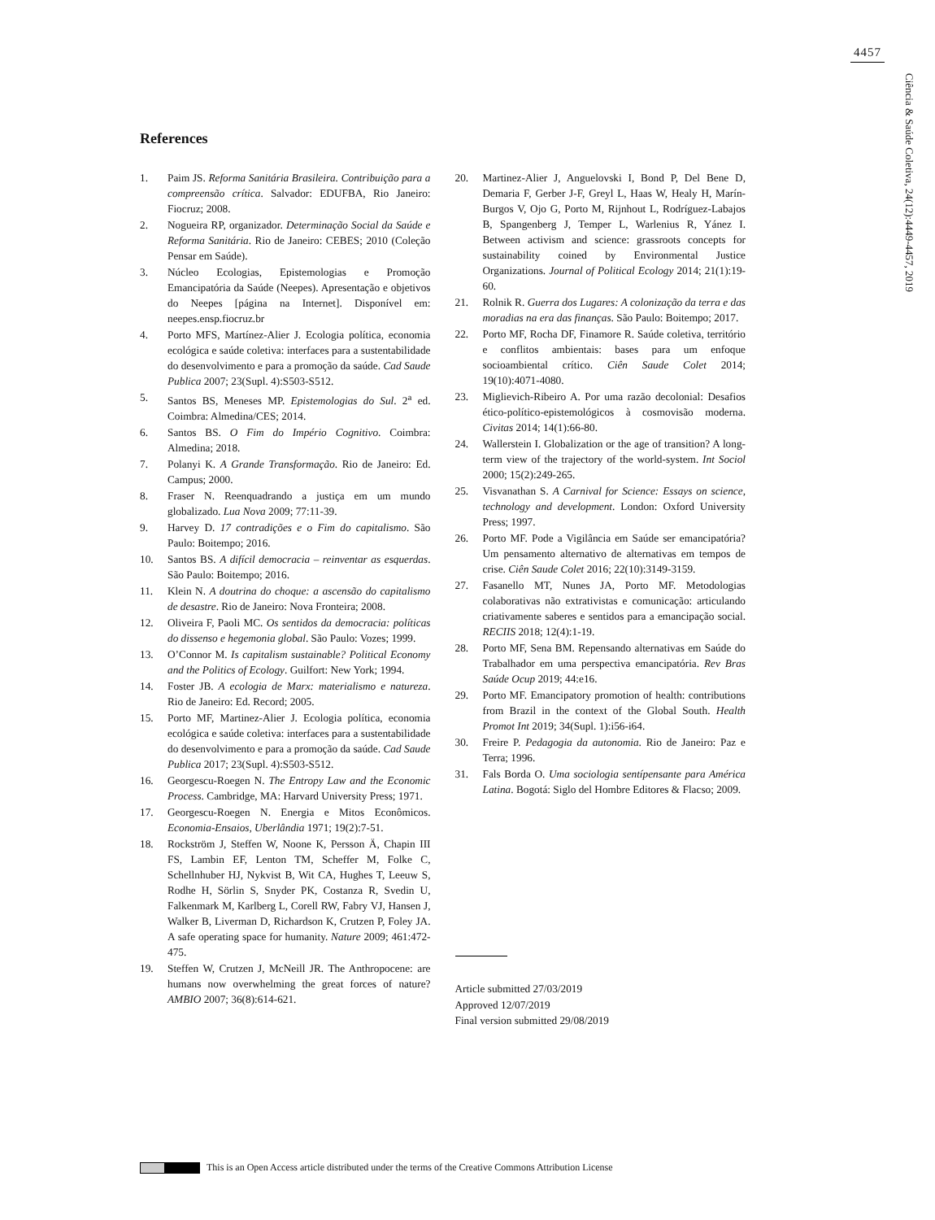4457
Ciência & Saúde Coletiva, 24(12):4449-4457, 2019
References
1. Paim JS. Reforma Sanitária Brasileira. Contribuição para a compreensão crítica. Salvador: EDUFBA, Rio Janeiro: Fiocruz; 2008.
2. Nogueira RP, organizador. Determinação Social da Saúde e Reforma Sanitária. Rio de Janeiro: CEBES; 2010 (Coleção Pensar em Saúde).
3. Núcleo Ecologias, Epistemologias e Promoção Emancipatória da Saúde (Neepes). Apresentação e objetivos do Neepes [página na Internet]. Disponível em: neepes.ensp.fiocruz.br
4. Porto MFS, Martínez-Alier J. Ecologia política, economia ecológica e saúde coletiva: interfaces para a sustentabilidade do desenvolvimento e para a promoção da saúde. Cad Saude Publica 2007; 23(Supl. 4):S503-S512.
5. Santos BS, Meneses MP. Epistemologias do Sul. 2<sup>a</sup> ed. Coimbra: Almedina/CES; 2014.
6. Santos BS. O Fim do Império Cognitivo. Coimbra: Almedina; 2018.
7. Polanyi K. A Grande Transformação. Rio de Janeiro: Ed. Campus; 2000.
8. Fraser N. Reenquadrando a justiça em um mundo globalizado. Lua Nova 2009; 77:11-39.
9. Harvey D. 17 contradições e o Fim do capitalismo. São Paulo: Boitempo; 2016.
10. Santos BS. A difícil democracia – reinventar as esquerdas. São Paulo: Boitempo; 2016.
11. Klein N. A doutrina do choque: a ascensão do capitalismo de desastre. Rio de Janeiro: Nova Fronteira; 2008.
12. Oliveira F, Paoli MC. Os sentidos da democracia: políticas do dissenso e hegemonia global. São Paulo: Vozes; 1999.
13. O’Connor M. Is capitalism sustainable? Political Economy and the Politics of Ecology. Guilfort: New York; 1994.
14. Foster JB. A ecologia de Marx: materialismo e natureza. Rio de Janeiro: Ed. Record; 2005.
15. Porto MF, Martinez-Alier J. Ecologia política, economia ecológica e saúde coletiva: interfaces para a sustentabilidade do desenvolvimento e para a promoção da saúde. Cad Saude Publica 2017; 23(Supl. 4):S503-S512.
16. Georgescu-Roegen N. The Entropy Law and the Economic Process. Cambridge, MA: Harvard University Press; 1971.
17. Georgescu-Roegen N. Energia e Mitos Econômicos. Economia-Ensaios, Uberlândia 1971; 19(2):7-51.
18. Rockström J, Steffen W, Noone K, Persson Ä, Chapin III FS, Lambin EF, Lenton TM, Scheffer M, Folke C, Schellnhuber HJ, Nykvist B, Wit CA, Hughes T, Leeuw S, Rodhe H, Sörlin S, Snyder PK, Costanza R, Svedin U, Falkenmark M, Karlberg L, Corell RW, Fabry VJ, Hansen J, Walker B, Liverman D, Richardson K, Crutzen P, Foley JA. A safe operating space for humanity. Nature 2009; 461:472-475.
19. Steffen W, Crutzen J, McNeill JR. The Anthropocene: are humans now overwhelming the great forces of nature? AMBIO 2007; 36(8):614-621.
20. Martinez-Alier J, Anguelovski I, Bond P, Del Bene D, Demaria F, Gerber J-F, Greyl L, Haas W, Healy H, Marín-Burgos V, Ojo G, Porto M, Rijnhout L, Rodríguez-Labajos B, Spangenberg J, Temper L, Warlenius R, Yánez I. Between activism and science: grassroots concepts for sustainability coined by Environmental Justice Organizations. Journal of Political Ecology 2014; 21(1):19-60.
21. Rolnik R. Guerra dos Lugares: A colonização da terra e das moradias na era das finanças. São Paulo: Boitempo; 2017.
22. Porto MF, Rocha DF, Finamore R. Saúde coletiva, território e conflitos ambientais: bases para um enfoque socioambiental crítico. Ciên Saude Colet 2014; 19(10):4071-4080.
23. Miglievich-Ribeiro A. Por uma razão decolonial: Desafios ético-político-epistemológicos à cosmovisão moderna. Civitas 2014; 14(1):66-80.
24. Wallerstein I. Globalization or the age of transition? A long-term view of the trajectory of the world-system. Int Sociol 2000; 15(2):249-265.
25. Visvanathan S. A Carnival for Science: Essays on science, technology and development. London: Oxford University Press; 1997.
26. Porto MF. Pode a Vigilância em Saúde ser emancipatória? Um pensamento alternativo de alternativas em tempos de crise. Ciên Saude Colet 2016; 22(10):3149-3159.
27. Fasanello MT, Nunes JA, Porto MF. Metodologias colaborativas não extrativistas e comunicação: articulando criativamente saberes e sentidos para a emancipação social. RECIIS 2018; 12(4):1-19.
28. Porto MF, Sena BM. Repensando alternativas em Saúde do Trabalhador em uma perspectiva emancipatória. Rev Bras Saúde Ocup 2019; 44:e16.
29. Porto MF. Emancipatory promotion of health: contributions from Brazil in the context of the Global South. Health Promot Int 2019; 34(Supl. 1):i56-i64.
30. Freire P. Pedagogia da autonomia. Rio de Janeiro: Paz e Terra; 1996.
31. Fals Borda O. Uma sociologia sentípensante para América Latina. Bogotá: Siglo del Hombre Editores & Flacso; 2009.
Article submitted 27/03/2019
Approved 12/07/2019
Final version submitted 29/08/2019
This is an Open Access article distributed under the terms of the Creative Commons Attribution License